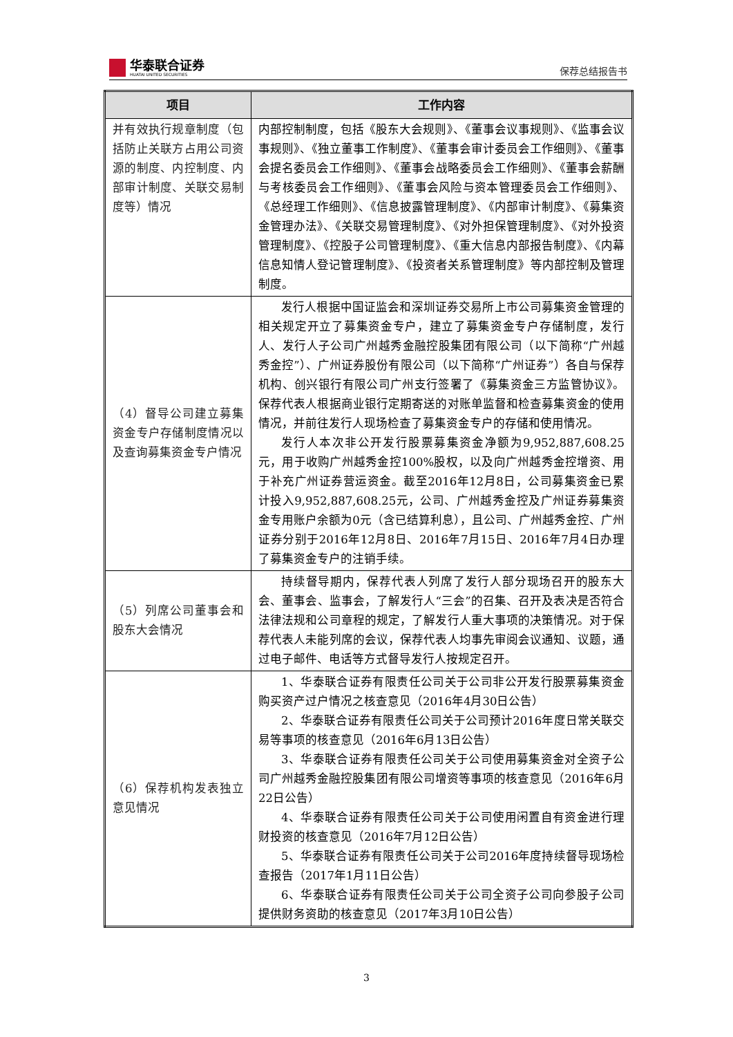华泰联合证券
HUATAI UNITED SECURITIES
保荐总结报告书
| 项目 | 工作内容 |
| --- | --- |
| 并有效执行规章制度（包括防止关联方占用公司资源的制度、内控制度、内部审计制度、关联交易制度等）情况 | 内部控制制度，包括《股东大会规则》、《董事会议事规则》、《监事会议事规则》、《独立董事工作制度》、《董事会审计委员会工作细则》、《董事会提名委员会工作细则》、《董事会战略委员会工作细则》、《董事会薪酬与考核委员会工作细则》、《董事会风险与资本管理委员会工作细则》、《总经理工作细则》、《信息披露管理制度》、《内部审计制度》、《募集资金管理办法》、《关联交易管理制度》、《对外担保管理制度》、《对外投资管理制度》、《控股子公司管理制度》、《重大信息内部报告制度》、《内幕信息知情人登记管理制度》、《投资者关系管理制度》等内部控制及管理制度。 |
| （4）督导公司建立募集资金专户存储制度情况以及查询募集资金专户情况 | 发行人根据中国证监会和深圳证券交易所上市公司募集资金管理的相关规定开立了募集资金专户，建立了募集资金专户存储制度，发行人、发行人子公司广州越秀金融控股集团有限公司（以下简称“广州越秀金控”）、广州证券股份有限公司（以下简称“广州证券”）各自与保荐机构、创兴银行有限公司广州支行签署了《募集资金三方监管协议》。保荐代表人根据商业银行定期寄送的对账单监督和检查募集资金的使用情况，并前往发行人现场检查了募集资金专户的存储和使用情况。 发行人本次非公开发行股票募集资金净额为9,952,887,608.25元，用于收购广州越秀金控100%股权，以及向广州越秀金控增资、用于补充广州证券营运资金。截至2016年12月8日，公司募集资金已累计投入9,952,887,608.25元，公司、广州越秀金控及广州证券募集资金专用账户余额为0元（含已结算利息），且公司、广州越秀金控、广州证券分别于2016年12月8日、2016年7月15日、2016年7月4日办理了募集资金专户的注销手续。 |
| （5）列席公司董事会和股东大会情况 | 持续督导期内，保荐代表人列席了发行人部分现场召开的股东大会、董事会、监事会，了解发行人“三会”的召集、召开及表决是否符合法律法规和公司章程的规定，了解发行人重大事项的决策情况。对于保荐代表人未能列席的会议，保荐代表人均事先审阅会议通知、议题，通过电子邮件、电话等方式督导发行人按规定召开。 |
| （6）保荐机构发表独立意见情况 | 1、华泰联合证券有限责任公司关于公司非公开发行股票募集资金购买资产过户情况之核查意见（2016年4月30日公告） 2、华泰联合证券有限责任公司关于公司预计2016年度日常关联交易等事项的核查意见（2016年6月13日公告） 3、华泰联合证券有限责任公司关于公司使用募集资金对全资子公司广州越秀金融控股集团有限公司增资等事项的核查意见（2016年6月22日公告） 4、华泰联合证券有限责任公司关于公司使用闲置自有资金进行理财投资的核查意见（2016年7月12日公告） 5、华泰联合证券有限责任公司关于公司2016年度持续督导现场检查报告（2017年1月11日公告） 6、华泰联合证券有限责任公司关于公司全资子公司向参股子公司提供财务资助的核查意见（2017年3月10日公告） |
3